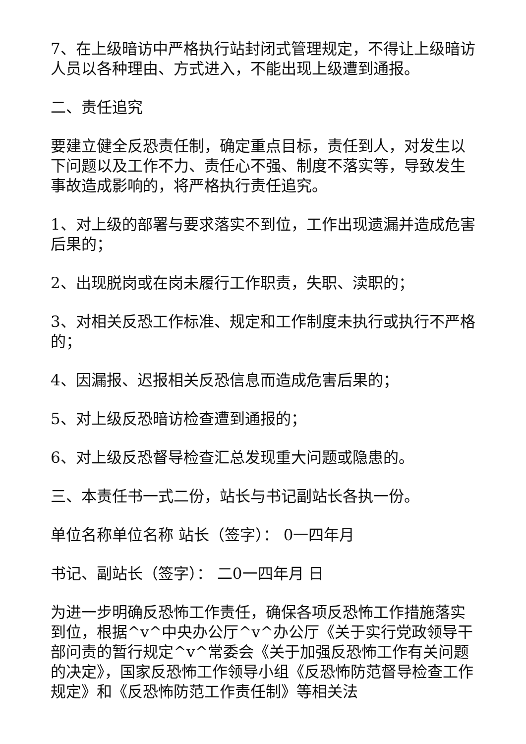7、在上级暗访中严格执行站封闭式管理规定，不得让上级暗访人员以各种理由、方式进入，不能出现上级遭到通报。
二、责任追究
要建立健全反恐责任制，确定重点目标，责任到人，对发生以下问题以及工作不力、责任心不强、制度不落实等，导致发生事故造成影响的，将严格执行责任追究。
1、对上级的部署与要求落实不到位，工作出现遗漏并造成危害后果的；
2、出现脱岗或在岗未履行工作职责，失职、渎职的；
3、对相关反恐工作标准、规定和工作制度未执行或执行不严格的；
4、因漏报、迟报相关反恐信息而造成危害后果的；
5、对上级反恐暗访检查遭到通报的；
6、对上级反恐督导检查汇总发现重大问题或隐患的。
三、本责任书一式二份，站长与书记副站长各执一份。
单位名称单位名称 站长（签字）： 0一四年月
书记、副站长（签字）： 二0一四年月 日
为进一步明确反恐怖工作责任，确保各项反恐怖工作措施落实到位，根据^v^中央办公厅^v^办公厅《关于实行党政领导干部问责的暂行规定^v^常委会《关于加强反恐怖工作有关问题的决定》，国家反恐怖工作领导小组《反恐怖防范督导检查工作规定》和《反恐怖防范工作责任制》等相关法